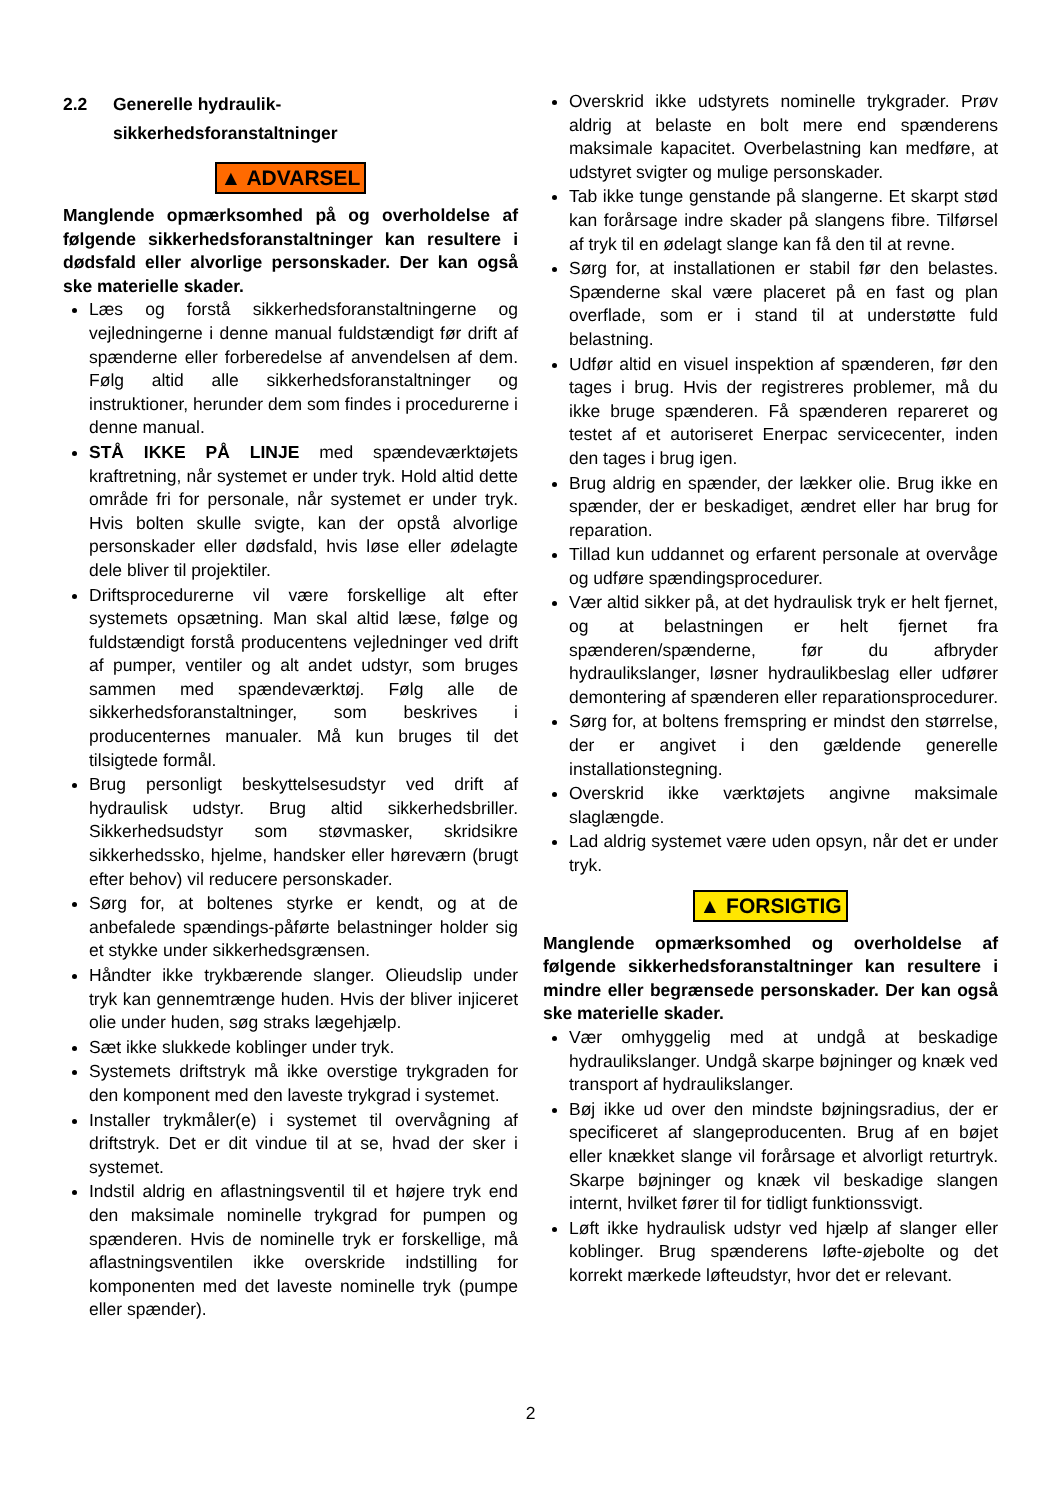2.2 Generelle hydraulik-
sikkerhedsforanstaltninger
▲ ADVARSEL
Manglende opmærksomhed på og overholdelse af følgende sikkerhedsforanstaltninger kan resultere i dødsfald eller alvorlige personskader. Der kan også ske materielle skader.
Læs og forstå sikkerhedsforanstaltningerne og vejledningerne i denne manual fuldstændigt før drift af spænderne eller forberedelse af anvendelsen af dem. Følg altid alle sikkerhedsforanstaltninger og instruktioner, herunder dem som findes i procedurerne i denne manual.
STÅ IKKE PÅ LINJE med spændeværktøjets kraftretning, når systemet er under tryk. Hold altid dette område fri for personale, når systemet er under tryk. Hvis bolten skulle svigte, kan der opstå alvorlige personskader eller dødsfald, hvis løse eller ødelagte dele bliver til projektiler.
Driftsprocedurerne vil være forskellige alt efter systemets opsætning. Man skal altid læse, følge og fuldstændigt forstå producentens vejledninger ved drift af pumper, ventiler og alt andet udstyr, som bruges sammen med spændeværktøj. Følg alle de sikkerhedsforanstaltninger, som beskrives i producenternes manualer. Må kun bruges til det tilsigtede formål.
Brug personligt beskyttelsesudstyr ved drift af hydraulisk udstyr. Brug altid sikkerhedsbriller. Sikkerhedsudstyr som støvmasker, skridsikre sikkerhedssko, hjelme, handsker eller høreværn (brugt efter behov) vil reducere personskader.
Sørg for, at boltenes styrke er kendt, og at de anbefalede spændings-påførte belastninger holder sig et stykke under sikkerhedsgrænsen.
Håndter ikke trykbærende slanger. Olieudslip under tryk kan gennemtrænge huden. Hvis der bliver injiceret olie under huden, søg straks lægehjælp.
Sæt ikke slukkede koblinger under tryk.
Systemets driftstryk må ikke overstige trykgraden for den komponent med den laveste trykgrad i systemet.
Installer trykmåler(e) i systemet til overvågning af driftstryk. Det er dit vindue til at se, hvad der sker i systemet.
Indstil aldrig en aflastningsventil til et højere tryk end den maksimale nominelle trykgrad for pumpen og spænderen. Hvis de nominelle tryk er forskellige, må aflastningsventilen ikke overskride indstilling for komponenten med det laveste nominelle tryk (pumpe eller spænder).
Overskrid ikke udstyrets nominelle trykgrader. Prøv aldrig at belaste en bolt mere end spænderens maksimale kapacitet. Overbelastning kan medføre, at udstyret svigter og mulige personskader.
Tab ikke tunge genstande på slangerne. Et skarpt stød kan forårsage indre skader på slangens fibre. Tilførsel af tryk til en ødelagt slange kan få den til at revne.
Sørg for, at installationen er stabil før den belastes. Spænderne skal være placeret på en fast og plan overflade, som er i stand til at understøtte fuld belastning.
Udfør altid en visuel inspektion af spænderen, før den tages i brug. Hvis der registreres problemer, må du ikke bruge spænderen. Få spænderen repareret og testet af et autoriseret Enerpac servicecenter, inden den tages i brug igen.
Brug aldrig en spænder, der lækker olie. Brug ikke en spænder, der er beskadiget, ændret eller har brug for reparation.
Tillad kun uddannet og erfarent personale at overvåge og udføre spændingsprocedurer.
Vær altid sikker på, at det hydraulisk tryk er helt fjernet, og at belastningen er helt fjernet fra spænderen/spænderne, før du afbryder hydraulikslanger, løsner hydraulikbeslag eller udfører demontering af spænderen eller reparationsprocedurer.
Sørg for, at boltens fremspring er mindst den størrelse, der er angivet i den gældende generelle installationstegning.
Overskrid ikke værktøjets angivne maksimale slaglængde.
Lad aldrig systemet være uden opsyn, når det er under tryk.
▲ FORSIGTIG
Manglende opmærksomhed og overholdelse af følgende sikkerhedsforanstaltninger kan resultere i mindre eller begrænsede personskader. Der kan også ske materielle skader.
Vær omhyggelig med at undgå at beskadige hydraulikslanger. Undgå skarpe bøjninger og knæk ved transport af hydraulikslanger.
Bøj ikke ud over den mindste bøjningsradius, der er specificeret af slangeproducenten. Brug af en bøjet eller knækket slange vil forårsage et alvorligt returtryk. Skarpe bøjninger og knæk vil beskadige slangen internt, hvilket fører til for tidligt funktionssvigt.
Løft ikke hydraulisk udstyr ved hjælp af slanger eller koblinger. Brug spænderens løfte-øjebolte og det korrekt mærkede løfteudstyr, hvor det er relevant.
2